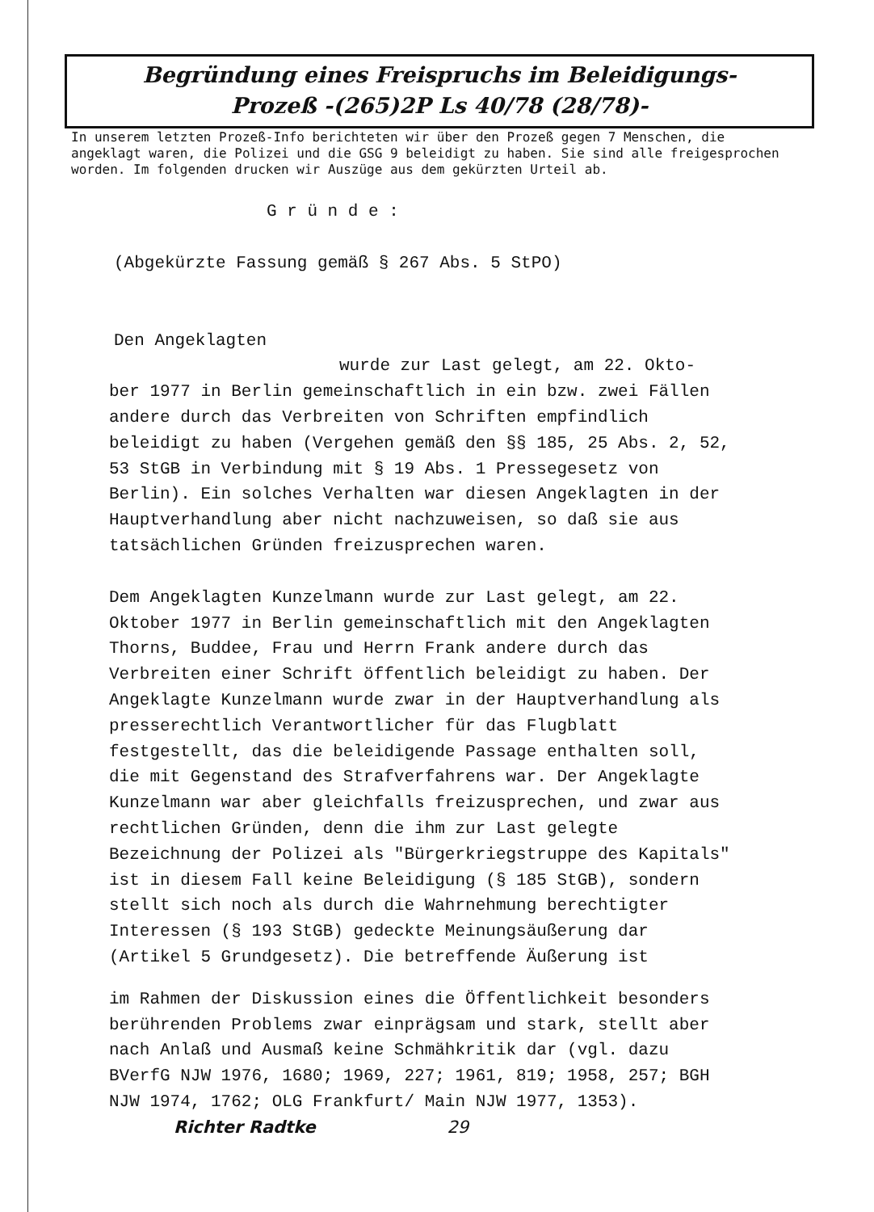Begründung eines Freispruchs im Beleidigungs-
Prozeß -(265)2P Ls 40/78 (28/78)-
In unserem letzten Prozeß-Info berichteten wir über den Prozeß gegen 7 Menschen, die angeklagt waren, die Polizei und die GSG 9 beleidigt zu haben. Sie sind alle freigesprochen worden. Im folgenden drucken wir Auszüge aus dem gekürzten Urteil ab.
G r ü n d e :
(Abgekürzte Fassung gemäß § 267 Abs. 5 StPO)
Den Angeklagten
wurde zur Last gelegt, am 22. Okto-
ber 1977 in Berlin gemeinschaftlich in ein bzw. zwei Fällen andere durch das Verbreiten von Schriften empfindlich beleidigt zu haben (Vergehen gemäß den §§ 185, 25 Abs. 2, 52, 53 StGB in Verbindung mit § 19 Abs. 1 Pressegesetz von Berlin). Ein solches Verhalten war diesen Angeklagten in der Hauptverhandlung aber nicht nachzuweisen, so daß sie aus tatsächlichen Gründen freizusprechen waren.
Dem Angeklagten Kunzelmann wurde zur Last gelegt, am 22. Oktober 1977 in Berlin gemeinschaftlich mit den Angeklagten Thorns, Buddee, Frau und Herrn Frank andere durch das Verbreiten einer Schrift öffentlich beleidigt zu haben. Der Angeklagte Kunzelmann wurde zwar in der Hauptverhandlung als presserechtlich Verantwortlicher für das Flugblatt festgestellt, das die beleidigende Passage enthalten soll, die mit Gegenstand des Strafverfahrens war. Der Angeklagte Kunzelmann war aber gleichfalls freizusprechen, und zwar aus rechtlichen Gründen, denn die ihm zur Last gelegte Bezeichnung der Polizei als "Bürgerkriegstruppe des Kapitals" ist in diesem Fall keine Beleidigung (§ 185 StGB), sondern stellt sich noch als durch die Wahrnehmung berechtigter Interessen (§ 193 StGB) gedeckte Meinungsäußerung dar (Artikel 5 Grundgesetz). Die betreffende Äußerung ist
im Rahmen der Diskussion eines die Öffentlichkeit besonders berührenden Problems zwar einprägsam und stark, stellt aber nach Anlaß und Ausmaß keine Schmähkritik dar (vgl. dazu BVerfG NJW 1976, 1680; 1969, 227; 1961, 819; 1958, 257; BGH NJW 1974, 1762; OLG Frankfurt/ Main NJW 1977, 1353). Richter Radtke 29